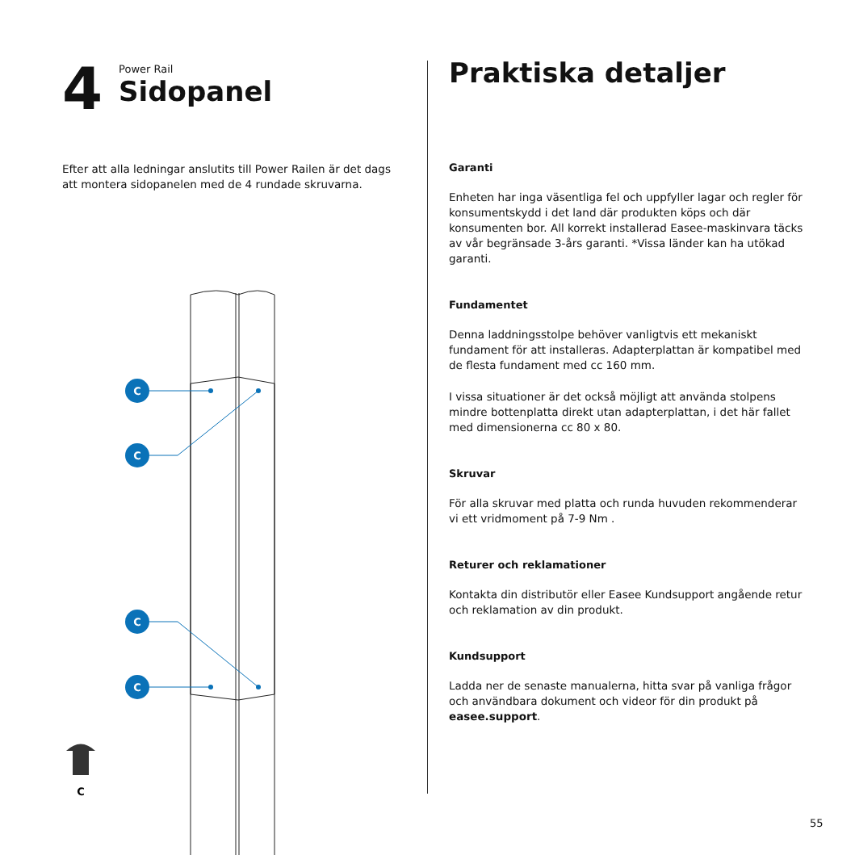4
Power Rail
Sidopanel
Efter att alla ledningar anslutits till Power Railen är det dags att montera sidopanelen med de 4 rundade skruvarna.
C
C
C
C
C
Praktiska detaljer
Garanti
Enheten har inga väsentliga fel och uppfyller lagar och regler för konsumentskydd i det land där produkten köps och där konsumenten bor. All korrekt installerad Easee-maskinvara täcks av vår begränsade 3-års garanti. *Vissa länder kan ha utökad garanti.
Fundamentet
Denna laddningsstolpe behöver vanligtvis ett mekaniskt fundament för att installeras. Adapterplattan är kompatibel med de flesta fundament med cc 160 mm.
I vissa situationer är det också möjligt att använda stolpens mindre bottenplatta direkt utan adapterplattan, i det här fallet med dimensionerna cc 80 x 80.
Skruvar
För alla skruvar med platta och runda huvuden rekommenderar vi ett vridmoment på 7-9 Nm .
Returer och reklamationer
Kontakta din distributör eller Easee Kundsupport angående retur och reklamation av din produkt.
Kundsupport
Ladda ner de senaste manualerna, hitta svar på vanliga frågor och användbara dokument och videor för din produkt på easee.support.
55